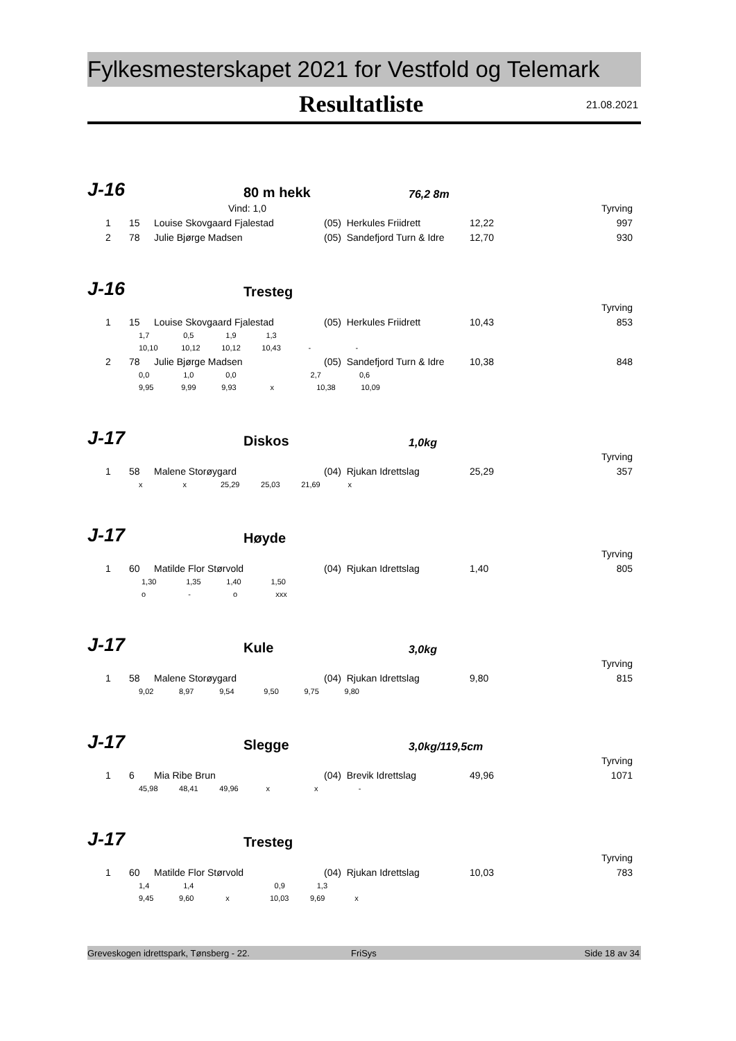Fylkesmesterskapet 2021 for Vestfold og Telemark
Resultatliste 21.08.2021
J-16 80 m hekk 76,2 8m
| Vind: 1,0 | | | | | | Tyrving |
| 1 | 15 | Louise Skovgaard Fjalestad | (05) Herkules Friidrett | 12,22 | | 997 |
| 2 | 78 | Julie Bjørge Madsen | (05) Sandefjord Turn & Idre | 12,70 | | 930 |
J-16 Tresteg
| | | | | | | Tyrving |
| 1 | 15 | Louise Skovgaard Fjalestad | (05) Herkules Friidrett | 10,43 | | 853 |
| 1,7 0,5 1,9 1,3 | | | | | | |
| 10,10 10,12 10,12 10,43 - - | | | | | | |
| 2 | 78 | Julie Bjørge Madsen | (05) Sandefjord Turn & Idre | 10,38 | | 848 |
| 0,0 1,0 0,0 2,7 0,6 | | | | | | |
| 9,95 9,99 9,93 x 10,38 10,09 | | | | | | |
J-17 Diskos 1,0kg
| | | | | | | Tyrving |
| 1 | 58 | Malene Storøygard | (04) Rjukan Idrettslag | 25,29 | | 357 |
| x x 25,29 25,03 21,69 x | | | | | | |
J-17 Høyde
| | | | | | | Tyrving |
| 1 | 60 | Matilde Flor Størvold | (04) Rjukan Idrettslag | 1,40 | | 805 |
| 1,30 1,35 1,40 1,50 | | | | | | |
| o - o xxx | | | | | | |
J-17 Kule 3,0kg
| | | | | | | Tyrving |
| 1 | 58 | Malene Storøygard | (04) Rjukan Idrettslag | 9,80 | | 815 |
| 9,02 8,97 9,54 9,50 9,75 9,80 | | | | | | |
J-17 Slegge 3,0kg/119,5cm
| | | | | | | Tyrving |
| 1 | 6 | Mia Ribe Brun | (04) Brevik Idrettslag | 49,96 | | 1071 |
| 45,98 48,41 49,96 x x - | | | | | | |
J-17 Tresteg
| | | | | | | Tyrving |
| 1 | 60 | Matilde Flor Størvold | (04) Rjukan Idrettslag | 10,03 | | 783 |
| 1,4 1,4 0,9 1,3 | | | | | | |
| 9,45 9,60 x 10,03 9,69 x | | | | | | |
Greveskogen idrettspark, Tønsberg - 22. FriSys Side 18 av 34